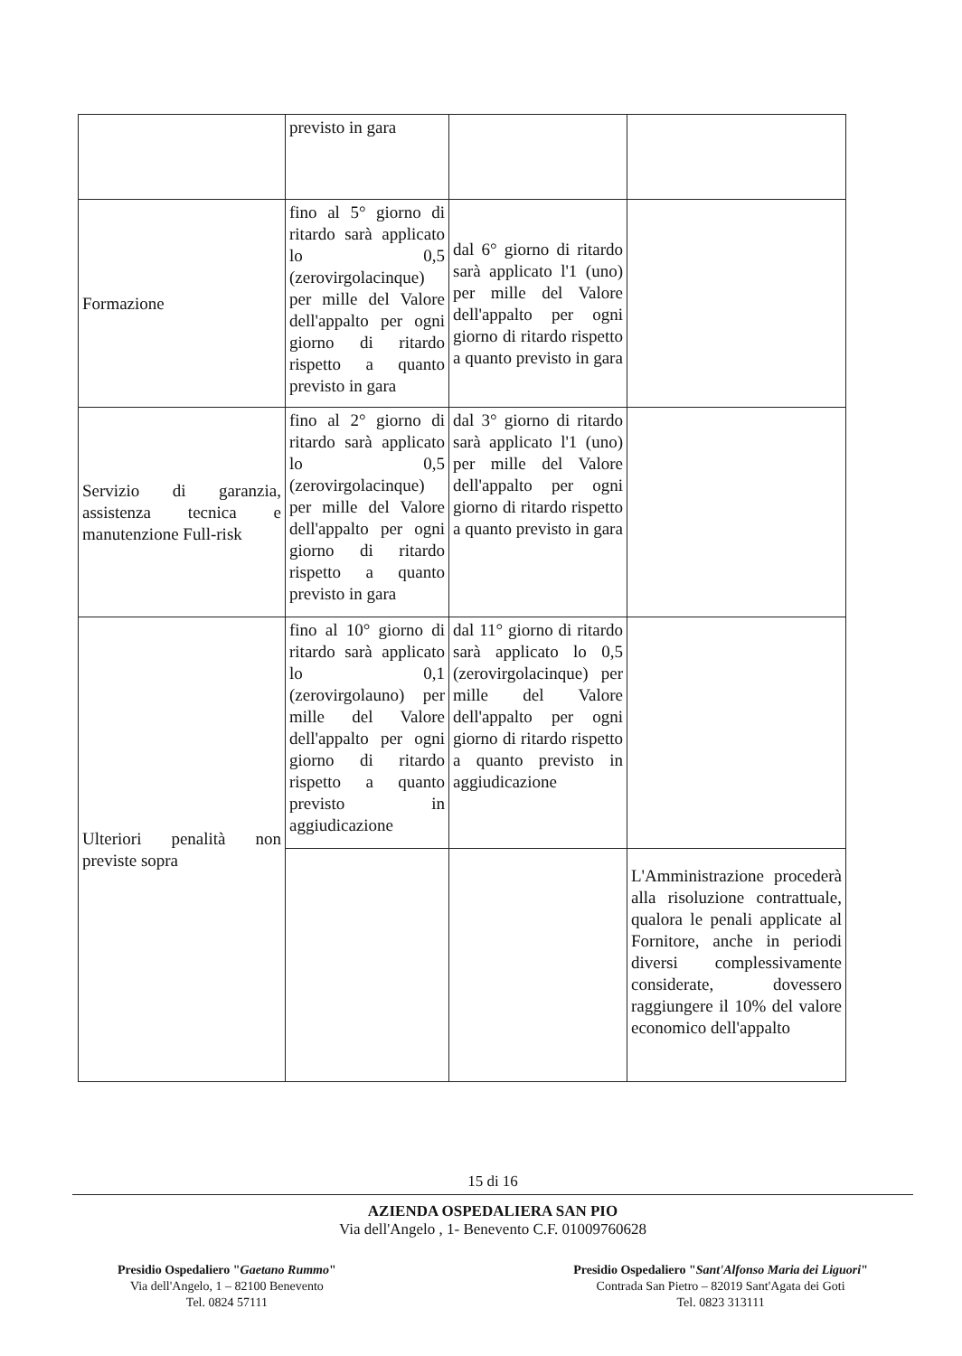| | previsto in gara | | |
| Formazione | fino al 5° giorno di ritardo sarà applicato lo 0,5 (zerovirgolacinque) per mille del Valore dell'appalto per ogni giorno di ritardo rispetto a quanto previsto in gara | dal 6° giorno di ritardo sarà applicato l'1 (uno) per mille del Valore dell'appalto per ogni giorno di ritardo rispetto a quanto previsto in gara | |
| Servizio di garanzia, assistenza tecnica e manutenzione Full-risk | fino al 2° giorno di ritardo sarà applicato lo 0,5 (zerovirgolacinque) per mille del Valore dell'appalto per ogni giorno di ritardo rispetto a quanto previsto in gara | dal 3° giorno di ritardo sarà applicato l'1 (uno) per mille del Valore dell'appalto per ogni giorno di ritardo rispetto a quanto previsto in gara | |
| Ulteriori penalità non previste sopra | fino al 10° giorno di ritardo sarà applicato lo 0,1 (zerovirgolauno) per mille del Valore dell'appalto per ogni giorno di ritardo rispetto a quanto previsto in aggiudicazione | dal 11° giorno di ritardo sarà applicato lo 0,5 (zerovirgolacinque) per mille del Valore dell'appalto per ogni giorno di ritardo rispetto a quanto previsto in aggiudicazione | |
| | | | L'Amministrazione procederà alla risoluzione contrattuale, qualora le penali applicate al Fornitore, anche in periodi diversi complessivamente considerate, dovessero raggiungere il 10% del valore economico dell'appalto |
15 di 16
AZIENDA OSPEDALIERA SAN PIO
Via dell'Angelo , 1- Benevento C.F. 01009760628
Presidio Ospedaliero "Gaetano Rummo"
Via dell'Angelo, 1 – 82100 Benevento
Tel. 0824 57111
Presidio Ospedaliero "Sant'Alfonso Maria dei Liguori"
Contrada San Pietro – 82019 Sant'Agata dei Goti
Tel. 0823 313111